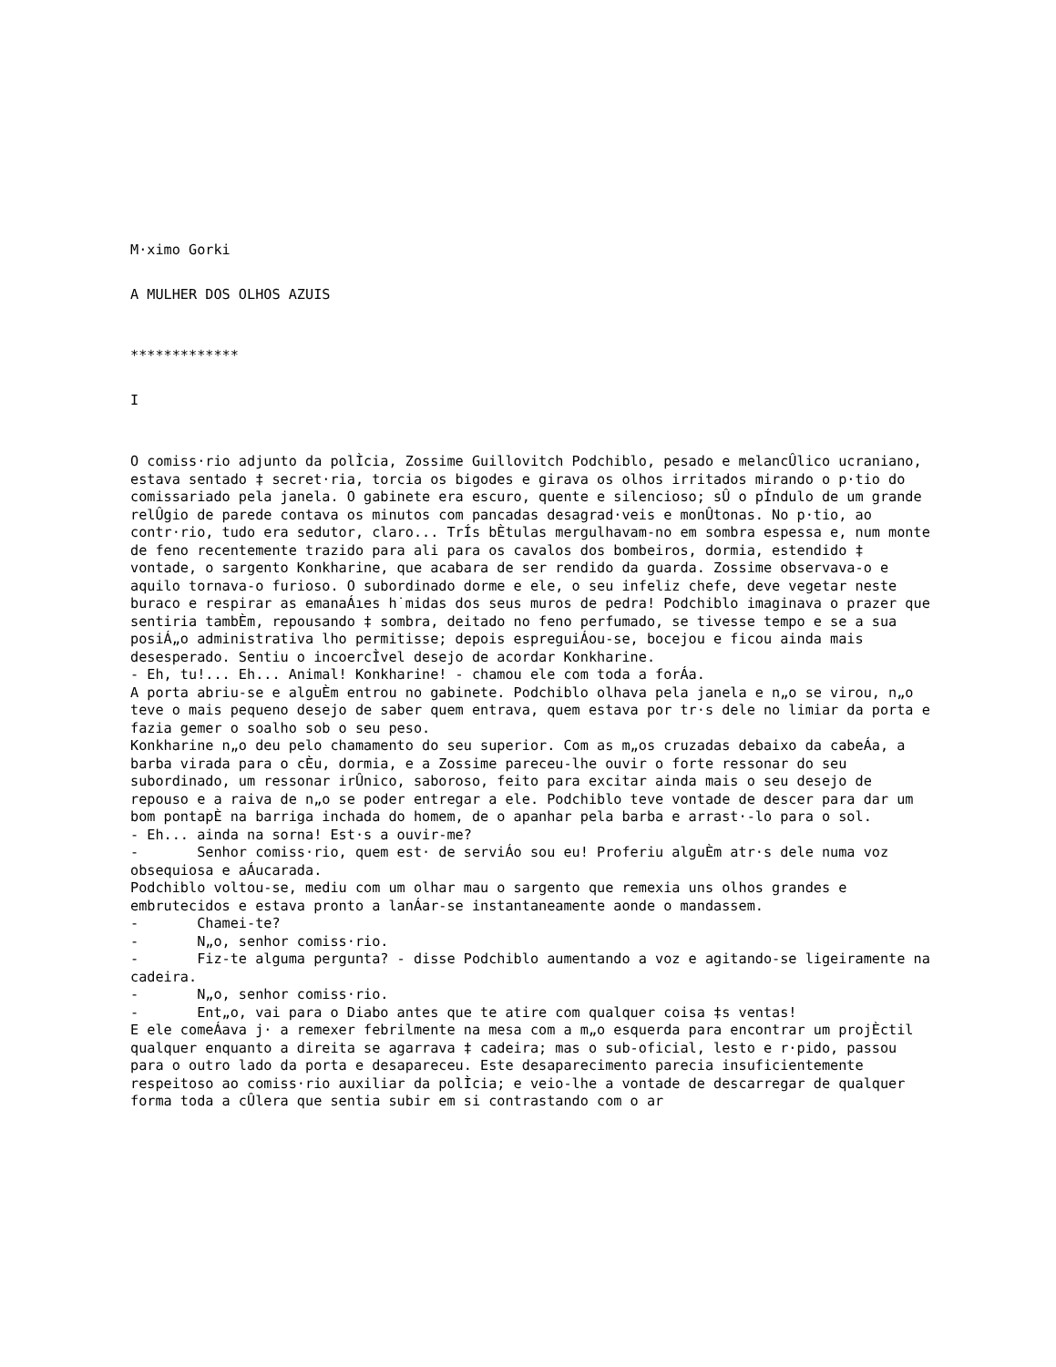M·ximo Gorki
A MULHER DOS OLHOS AZUIS
*************
I
O comiss·rio adjunto da polÌcia, Zossime Guillovitch Podchiblo, pesado e melancÛlico ucraniano, estava sentado ‡ secret·ria, torcia os bigodes e girava os olhos irritados mirando o p·tio do comissariado pela janela. O gabinete era escuro, quente e silencioso; sÛ o pÍndulo de um grande relÛgio de parede contava os minutos com pancadas desagrad·veis e monÛtonas. No p·tio, ao contr·rio, tudo era sedutor, claro... TrÍs bÈtulas mergulhavam-no em sombra espessa e, num monte de feno recentemente trazido para ali para os cavalos dos bombeiros, dormia, estendido ‡ vontade, o sargento Konkharine, que acabara de ser rendido da guarda. Zossime observava-o e aquilo tornava-o furioso. O subordinado dorme e ele, o seu infeliz chefe, deve vegetar neste buraco e respirar as emanaÁıes h˙midas dos seus muros de pedra! Podchiblo imaginava o prazer que sentiria tambÈm, repousando ‡ sombra, deitado no feno perfumado, se tivesse tempo e se a sua posiÁ„o administrativa lho permitisse; depois espreguiÁou-se, bocejou e ficou ainda mais desesperado. Sentiu o incoercÌvel desejo de acordar Konkharine.
- Eh, tu!... Eh... Animal! Konkharine! - chamou ele com toda a forÁa.
A porta abriu-se e alguÈm entrou no gabinete. Podchiblo olhava pela janela e n„o se virou, n„o teve o mais pequeno desejo de saber quem entrava, quem estava por tr·s dele no limiar da porta e fazia gemer o soalho sob o seu peso.
Konkharine n„o deu pelo chamamento do seu superior. Com as m„os cruzadas debaixo da cabeÁa, a barba virada para o cÈu, dormia, e a Zossime pareceu-lhe ouvir o forte ressonar do seu subordinado, um ressonar irÛnico, saboroso, feito para excitar ainda mais o seu desejo de repouso e a raiva de n„o se poder entregar a ele. Podchiblo teve vontade de descer para dar um bom pontapÈ na barriga inchada do homem, de o apanhar pela barba e arrast·-lo para o sol.
- Eh... ainda na sorna! Est·s a ouvir-me?
- Senhor comiss·rio, quem est· de serviÁo sou eu! Proferiu alguÈm atr·s dele numa voz obsequiosa e aÁucarada.
Podchiblo voltou-se, mediu com um olhar mau o sargento que remexia uns olhos grandes e embrutecidos e estava pronto a lanÁar-se instantaneamente aonde o mandassem.
- Chamei-te?
- N„o, senhor comiss·rio.
- Fiz-te alguma pergunta? - disse Podchiblo aumentando a voz e agitando-se ligeiramente na cadeira.
- N„o, senhor comiss·rio.
- Ent„o, vai para o Diabo antes que te atire com qualquer coisa ‡s ventas!
E ele comeÁava j· a remexer febrilmente na mesa com a m„o esquerda para encontrar um projÈctil qualquer enquanto a direita se agarrava ‡ cadeira; mas o sub-oficial, lesto e r·pido, passou para o outro lado da porta e desapareceu. Este desaparecimento parecia insuficientemente respeitoso ao comiss·rio auxiliar da polÌcia; e veio-lhe a vontade de descarregar de qualquer forma toda a cÛlera que sentia subir em si contrastando com o ar